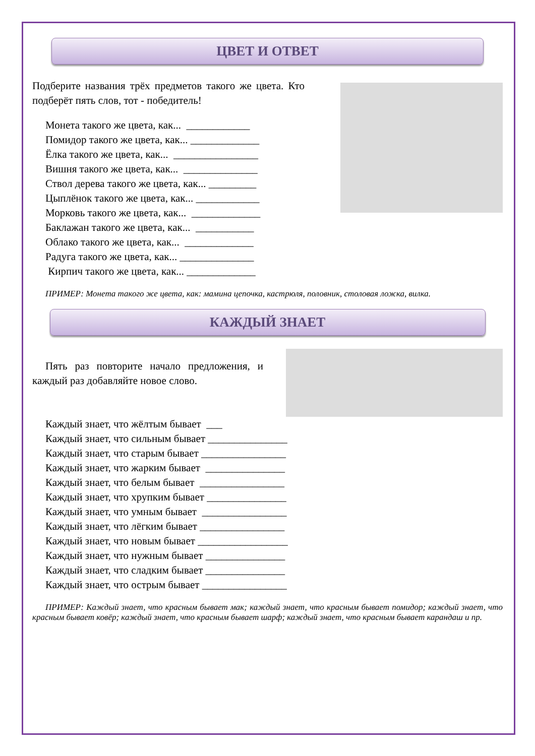ЦВЕТ И ОТВЕТ
Подберите названия трёх предметов такого же цвета. Кто подберёт пять слов, тот - победитель!
Монета такого же цвета, как... ____________
Помидор такого же цвета, как... _____________
Ёлка такого же цвета, как... ________________
Вишня такого же цвета, как... ______________
Ствол дерева такого же цвета, как... _________
Цыплёнок такого же цвета, как... ____________
Морковь такого же цвета, как... _____________
Баклажан такого же цвета, как... ___________
Облако такого же цвета, как... _____________
Радуга такого же цвета, как... ______________
Кирпич такого же цвета, как... _____________
ПРИМЕР: Монета такого же цвета, как: мамина цепочка, кастрюля, половник, столовая ложка, вилка.
КАЖДЫЙ ЗНАЕТ
Пять раз повторите начало предложения, и каждый раз добавляйте новое слово.
Каждый знает, что жёлтым бывает ___
Каждый знает, что сильным бывает _______________
Каждый знает, что старым бывает ________________
Каждый знает, что жарким бывает _______________
Каждый знает, что белым бывает ________________
Каждый знает, что хрупким бывает _______________
Каждый знает, что умным бывает ________________
Каждый знает, что лёгким бывает ________________
Каждый знает, что новым бывает _________________
Каждый знает, что нужным бывает _______________
Каждый знает, что сладким бывает _______________
Каждый знает, что острым бывает ________________
ПРИМЕР: Каждый знает, что красным бывает мак; каждый знает, что красным бывает помидор; каждый знает, что красным бывает ковёр; каждый знает, что красным бывает шарф; каждый знает, что красным бывает карандаш и пр.